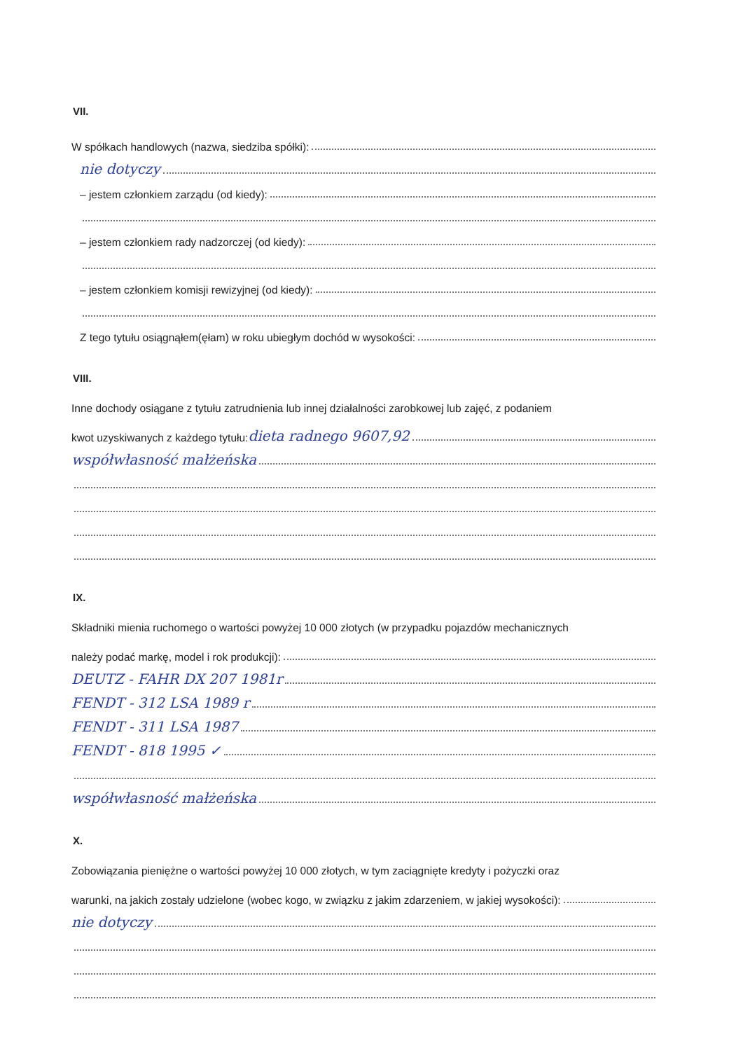VII.
W spółkach handlowych (nazwa, siedziba spółki):
nie dotyczy
– jestem członkiem zarządu (od kiedy):
– jestem członkiem rady nadzorczej (od kiedy):
– jestem członkiem komisji rewizyjnej (od kiedy):
Z tego tytułu osiągnąłem(ęłam) w roku ubiegłym dochód w wysokości:
VIII.
Inne dochody osiągane z tytułu zatrudnienia lub innej działalności zarobkowej lub zajęć, z podaniem
kwot uzyskiwanych z każdego tytułu: dieta radnego 9607,92
współwłasność małżeńska
IX.
Składniki mienia ruchomego o wartości powyżej 10 000 złotych (w przypadku pojazdów mechanicznych
należy podać markę, model i rok produkcji):
DEUTZ - FAHR DX 207 1981r
FENDT - 312 LSA 1989 r
FENDT - 311 LSA 1987
FENDT - 818 1995 ✓
współwłasność małżeńska
X.
Zobowiązania pieniężne o wartości powyżej 10 000 złotych, w tym zaciągnięte kredyty i pożyczki oraz
warunki, na jakich zostały udzielone (wobec kogo, w związku z jakim zdarzeniem, w jakiej wysokości):
nie dotyczy